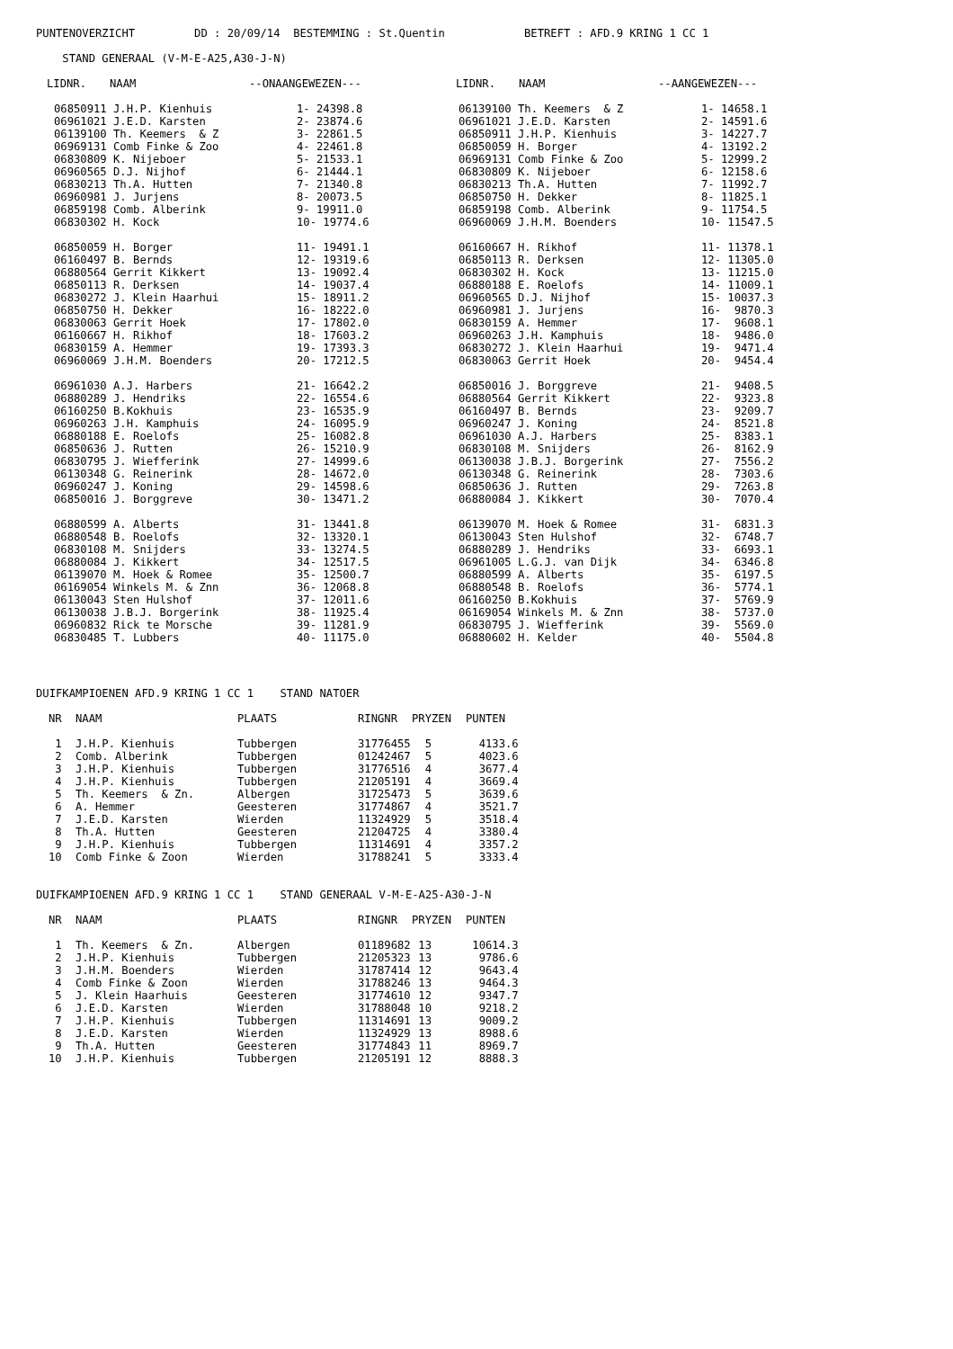PUNTENOVERZICHT DD : 20/09/14 BESTEMMING : St.Quentin BETREFT : AFD.9 KRING 1 CC 1
STAND GENERAAL (V-M-E-A25,A30-J-N)
| LIDNR. | NAAM | --ONAANGEWEZEN--- | LIDNR. | NAAM | --AANGEWEZEN--- |
| --- | --- | --- | --- | --- | --- |
| 06850911 J.H.P. Kienhuis | 1- 24398.8 | 06139100 Th. Keemers & Z | 1- 14658.1 |
| 06961021 J.E.D. Karsten | 2- 23874.6 | 06961021 J.E.D. Karsten | 2- 14591.6 |
| 06139100 Th. Keemers & Z | 3- 22861.5 | 06850911 J.H.P. Kienhuis | 3- 14227.7 |
| 06969131 Comb Finke & Zoo | 4- 22461.8 | 06850059 H. Borger | 4- 13192.2 |
| 06830809 K. Nijeboer | 5- 21533.1 | 06969131 Comb Finke & Zoo | 5- 12999.2 |
| 06960565 D.J. Nijhof | 6- 21444.1 | 06830809 K. Nijeboer | 6- 12158.6 |
| 06830213 Th.A. Hutten | 7- 21340.8 | 06830213 Th.A. Hutten | 7- 11992.7 |
| 06960981 J. Jurjens | 8- 20073.5 | 06850750 H. Dekker | 8- 11825.1 |
| 06859198 Comb. Alberink | 9- 19911.0 | 06859198 Comb. Alberink | 9- 11754.5 |
| 06830302 H. Kock | 10- 19774.6 | 06960069 J.H.M. Boenders | 10- 11547.5 |
| 06850059 H. Borger | 11- 19491.1 | 06160667 H. Rikhof | 11- 11378.1 |
| 06160497 B. Bernds | 12- 19319.6 | 06850113 R. Derksen | 12- 11305.0 |
| 06880564 Gerrit Kikkert | 13- 19092.4 | 06830302 H. Kock | 13- 11215.0 |
| 06850113 R. Derksen | 14- 19037.4 | 06880188 E. Roelofs | 14- 11009.1 |
| 06830272 J. Klein Haarhui | 15- 18911.2 | 06960565 D.J. Nijhof | 15- 10037.3 |
| 06850750 H. Dekker | 16- 18222.0 | 06960981 J. Jurjens | 16- 9870.3 |
| 06830063 Gerrit Hoek | 17- 17802.0 | 06830159 A. Hemmer | 17- 9608.1 |
| 06160667 H. Rikhof | 18- 17603.2 | 06960263 J.H. Kamphuis | 18- 9486.0 |
| 06830159 A. Hemmer | 19- 17393.3 | 06830272 J. Klein Haarhui | 19- 9471.4 |
| 06960069 J.H.M. Boenders | 20- 17212.5 | 06830063 Gerrit Hoek | 20- 9454.4 |
| 06961030 A.J. Harbers | 21- 16642.2 | 06850016 J. Borggreve | 21- 9408.5 |
| 06880289 J. Hendriks | 22- 16554.6 | 06880564 Gerrit Kikkert | 22- 9323.8 |
| 06160250 B.Kokhuis | 23- 16535.9 | 06160497 B. Bernds | 23- 9209.7 |
| 06960263 J.H. Kamphuis | 24- 16095.9 | 06960247 J. Koning | 24- 8521.8 |
| 06880188 E. Roelofs | 25- 16082.8 | 06961030 A.J. Harbers | 25- 8383.1 |
| 06850636 J. Rutten | 26- 15210.9 | 06830108 M. Snijders | 26- 8162.9 |
| 06830795 J. Wiefferink | 27- 14999.6 | 06130038 J.B.J. Borgerink | 27- 7556.2 |
| 06130348 G. Reinerink | 28- 14672.0 | 06130348 G. Reinerink | 28- 7303.6 |
| 06960247 J. Koning | 29- 14598.6 | 06850636 J. Rutten | 29- 7263.8 |
| 06850016 J. Borggreve | 30- 13471.2 | 06880084 J. Kikkert | 30- 7070.4 |
| 06880599 A. Alberts | 31- 13441.8 | 06139070 M. Hoek & Romee | 31- 6831.3 |
| 06880548 B. Roelofs | 32- 13320.1 | 06130043 Sten Hulshof | 32- 6748.7 |
| 06830108 M. Snijders | 33- 13274.5 | 06880289 J. Hendriks | 33- 6693.1 |
| 06880084 J. Kikkert | 34- 12517.5 | 06961005 L.G.J. van Dijk | 34- 6346.8 |
| 06139070 M. Hoek & Romee | 35- 12500.7 | 06880599 A. Alberts | 35- 6197.5 |
| 06169054 Winkels M. & Znn | 36- 12068.8 | 06880548 B. Roelofs | 36- 5774.1 |
| 06130043 Sten Hulshof | 37- 12011.6 | 06160250 B.Kokhuis | 37- 5769.9 |
| 06130038 J.B.J. Borgerink | 38- 11925.4 | 06169054 Winkels M. & Znn | 38- 5737.0 |
| 06960832 Rick te Morsche | 39- 11281.9 | 06830795 J. Wiefferink | 39- 5569.0 |
| 06830485 T. Lubbers | 40- 11175.0 | 06880602 H. Kelder | 40- 5504.8 |
DUIFKAMPIOENEN AFD.9 KRING 1 CC 1 STAND NATOER
| NR | NAAM | PLAATS | RINGNR | PRYZEN | PUNTEN |
| --- | --- | --- | --- | --- | --- |
| 1 | J.H.P. Kienhuis | Tubbergen | 31776455 | 5 | 4133.6 |
| 2 | Comb. Alberink | Tubbergen | 01242467 | 5 | 4023.6 |
| 3 | J.H.P. Kienhuis | Tubbergen | 31776516 | 4 | 3677.4 |
| 4 | J.H.P. Kienhuis | Tubbergen | 21205191 | 4 | 3669.4 |
| 5 | Th. Keemers & Zn. | Albergen | 31725473 | 5 | 3639.6 |
| 6 | A. Hemmer | Geesteren | 31774867 | 4 | 3521.7 |
| 7 | J.E.D. Karsten | Wierden | 11324929 | 5 | 3518.4 |
| 8 | Th.A. Hutten | Geesteren | 21204725 | 4 | 3380.4 |
| 9 | J.H.P. Kienhuis | Tubbergen | 11314691 | 4 | 3357.2 |
| 10 | Comb Finke & Zoon | Wierden | 31788241 | 5 | 3333.4 |
DUIFKAMPIOENEN AFD.9 KRING 1 CC 1 STAND GENERAAL V-M-E-A25-A30-J-N
| NR | NAAM | PLAATS | RINGNR | PRYZEN | PUNTEN |
| --- | --- | --- | --- | --- | --- |
| 1 | Th. Keemers & Zn. | Albergen | 01189682 | 13 | 10614.3 |
| 2 | J.H.P. Kienhuis | Tubbergen | 21205323 | 13 | 9786.6 |
| 3 | J.H.M. Boenders | Wierden | 31787414 | 12 | 9643.4 |
| 4 | Comb Finke & Zoon | Wierden | 31788246 | 13 | 9464.3 |
| 5 | J. Klein Haarhuis | Geesteren | 31774610 | 12 | 9347.7 |
| 6 | J.E.D. Karsten | Wierden | 31788048 | 10 | 9218.2 |
| 7 | J.H.P. Kienhuis | Tubbergen | 11314691 | 13 | 9009.2 |
| 8 | J.E.D. Karsten | Wierden | 11324929 | 13 | 8988.6 |
| 9 | Th.A. Hutten | Geesteren | 31774843 | 11 | 8969.7 |
| 10 | J.H.P. Kienhuis | Tubbergen | 21205191 | 12 | 8888.3 |